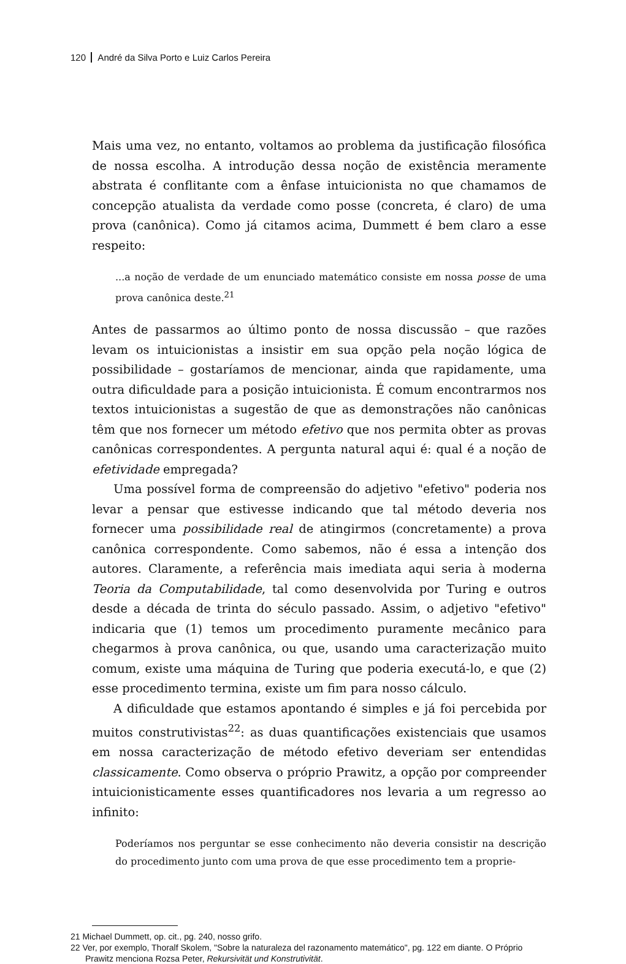120 André da Silva Porto e Luiz Carlos Pereira
Mais uma vez, no entanto, voltamos ao problema da justificação filosófica de nossa escolha. A introdução dessa noção de existência meramente abstrata é conflitante com a ênfase intuicionista no que chamamos de concepção atualista da verdade como posse (concreta, é claro) de uma prova (canônica). Como já citamos acima, Dummett é bem claro a esse respeito:
...a noção de verdade de um enunciado matemático consiste em nossa posse de uma prova canônica deste.<sup>21</sup>
Antes de passarmos ao último ponto de nossa discussão – que razões levam os intuicionistas a insistir em sua opção pela noção lógica de possibilidade – gostaríamos de mencionar, ainda que rapidamente, uma outra dificuldade para a posição intuicionista. É comum encontrarmos nos textos intuicionistas a sugestão de que as demonstrações não canônicas têm que nos fornecer um método efetivo que nos permita obter as provas canônicas correspondentes. A pergunta natural aqui é: qual é a noção de efetividade empregada?
Uma possível forma de compreensão do adjetivo "efetivo" poderia nos levar a pensar que estivesse indicando que tal método deveria nos fornecer uma possibilidade real de atingirmos (concretamente) a prova canônica correspondente. Como sabemos, não é essa a intenção dos autores. Claramente, a referência mais imediata aqui seria à moderna Teoria da Computabilidade, tal como desenvolvida por Turing e outros desde a década de trinta do século passado. Assim, o adjetivo "efetivo" indicaria que (1) temos um procedimento puramente mecânico para chegarmos à prova canônica, ou que, usando uma caracterização muito comum, existe uma máquina de Turing que poderia executá-lo, e que (2) esse procedimento termina, existe um fim para nosso cálculo.
A dificuldade que estamos apontando é simples e já foi percebida por muitos construtivistas<sup>22</sup>: as duas quantificações existenciais que usamos em nossa caracterização de método efetivo deveriam ser entendidas classicamente. Como observa o próprio Prawitz, a opção por compreender intuicionisticamente esses quantificadores nos levaria a um regresso ao infinito:
Poderíamos nos perguntar se esse conhecimento não deveria consistir na descrição do procedimento junto com uma prova de que esse procedimento tem a proprie-
21 Michael Dummett, op. cit., pg. 240, nosso grifo.
22 Ver, por exemplo, Thoralf Skolem, "Sobre la naturaleza del razonamento matemático", pg. 122 em diante. O Próprio Prawitz menciona Rozsa Peter, Rekursivität und Konstrutivität.